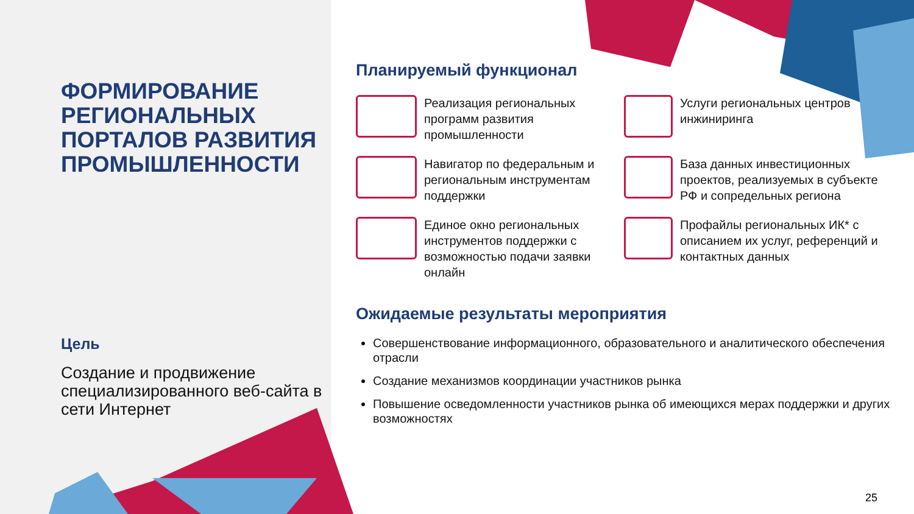ФОРМИРОВАНИЕ РЕГИОНАЛЬНЫХ ПОРТАЛОВ РАЗВИТИЯ ПРОМЫШЛЕННОСТИ
Цель
Создание и продвижение специализированного веб-сайта в сети Интернет
Планируемый функционал
Реализация региональных программ развития промышленности
Услуги региональных центров инжиниринга
Навигатор по федеральным и региональным инструментам поддержки
База данных инвестиционных проектов, реализуемых в субъекте РФ и сопредельных региона
Единое окно региональных инструментов поддержки с возможностью подачи заявки онлайн
Профайлы региональных ИК* с описанием их услуг, референций и контактных данных
Ожидаемые результаты мероприятия
Совершенствование информационного, образовательного и аналитического обеспечения отрасли
Создание механизмов координации участников рынка
Повышение осведомленности участников рынка об имеющихся мерах поддержки и других возможностях
25